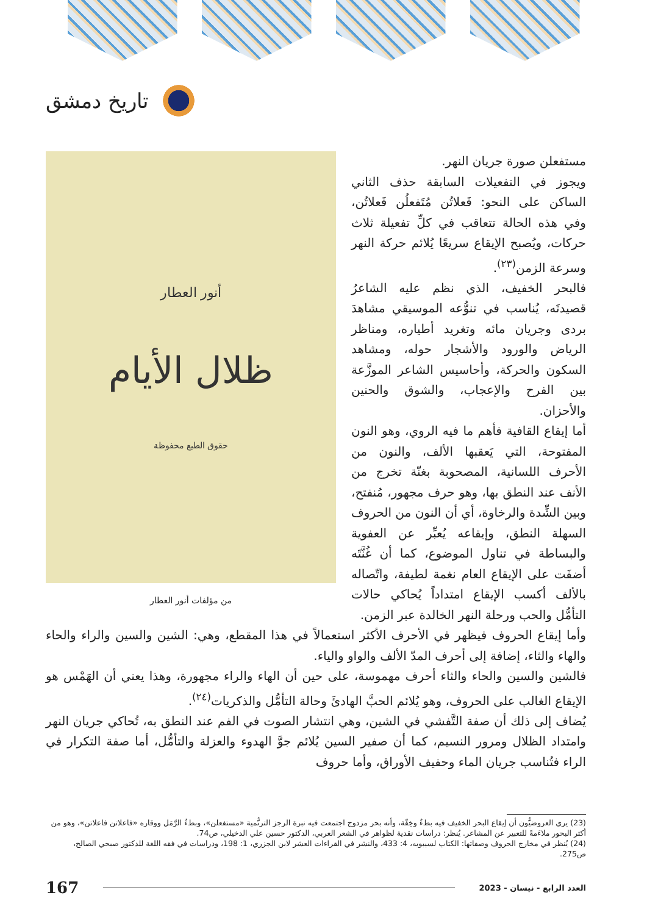تاريخ دمشق
أنور العطار
ظلال الأيام
حقوق الطبع محفوظة
من مؤلفات أنور العطار
مستفعلن صورة جريان النهر.
ويجوز في التفعيلات السابقة حذف الثاني الساكن على النحو: فَعلاتُن مُتَفعلُن فَعلاتُن، وفي هذه الحالة تتعاقب في كلِّ تفعيلة ثلاث حركات، ويُصبح الإيقاع سريعًا يُلائم حركة النهر وسرعة الزمن<sup>(٢٣)</sup>.
فالبحر الخفيف، الذي نظم عليه الشاعرُ قصيدتَه، يُناسب في تنوُّعه الموسيقي مشاهدَ بردى وجريان مائه وتغريد أطياره، ومناظر الرياض والورود والأشجار حوله، ومشاهد السكون والحركة، وأحاسيس الشاعر الموزَّعة بين الفرح والإعجاب، والشوق والحنين والأحزان.
أما إيقاع القافية فأهم ما فيه الروي، وهو النون المفتوحة، التي يَعقبها الألف، والنون من الأحرف اللسانية، المصحوبة بغنّة تخرج من الأنف عند النطق بها، وهو حرف مجهور، مُنفتح، وبين الشِّدة والرخاوة، أي أن النون من الحروف السهلة النطق، وإيقاعه يُعبِّر عن العفوية والبساطة في تناول الموضوع، كما أن غُنَّتَه أضفَت على الإيقاع العام نغمة لطيفة، واتّصاله بالألف أكسب الإيقاع امتداداً يُحاكي حالات التأمُّل والحب ورحلة النهر الخالدة عبر الزمن.
وأما إيقاع الحروف فيظهر في الأحرف الأكثر استعمالاً في هذا المقطع، وهي: الشين والسين والراء والحاء والهاء والثاء، إضافة إلى أحرف المدّ الألف والواو والياء.
فالشين والسين والحاء والثاء أحرف مهموسة، على حين أن الهاء والراء مجهورة، وهذا يعني أن الهَمْس هو الإيقاع الغالب على الحروف، وهو يُلائم الحبَّ الهادئَ وحالة التأمُّل والذكريات<sup>(٢٤)</sup>.
يُضاف إلى ذلك أن صفة التَّفشي في الشين، وهي انتشار الصوت في الفم عند النطق به، تُحاكي جريان النهر وامتداد الظلال ومرور النسيم، كما أن صفير السين يُلائم جوَّ الهدوء والعزلة والتأمُّل، أما صفة التكرار في الراء فتُناسب جريان الماء وحفيف الأوراق، وأما حروف
(23) يرى العروضيُّون أن إيقاع البحر الخفيف فيه بطءٌ وخِفّة، وأنه بحر مزدوج اجتمعت فيه نبرة الرجز الترنُّمية «مستفعلن»، وبطءُ الرَّمَل ووقاره «فاعلاتن فاعلاتن»، وهو من أكثر البحور ملاءَمةً للتعبير عن المشاعر. يُنظر: دراسات نقدية لظواهر في الشعر العربي، الدكتور حسين علي الدخيلي، ص74.
(24) يُنظر في مخارج الحروف وصفاتها: الكتاب لسيبويه، 4: 433، والنشر في القراءات العشر لابن الجزري، 1: 198، ودراسات في فقه اللغة للدكتور صبحي الصالح، ص275.
العدد الرابع - نيسان - 2023
167